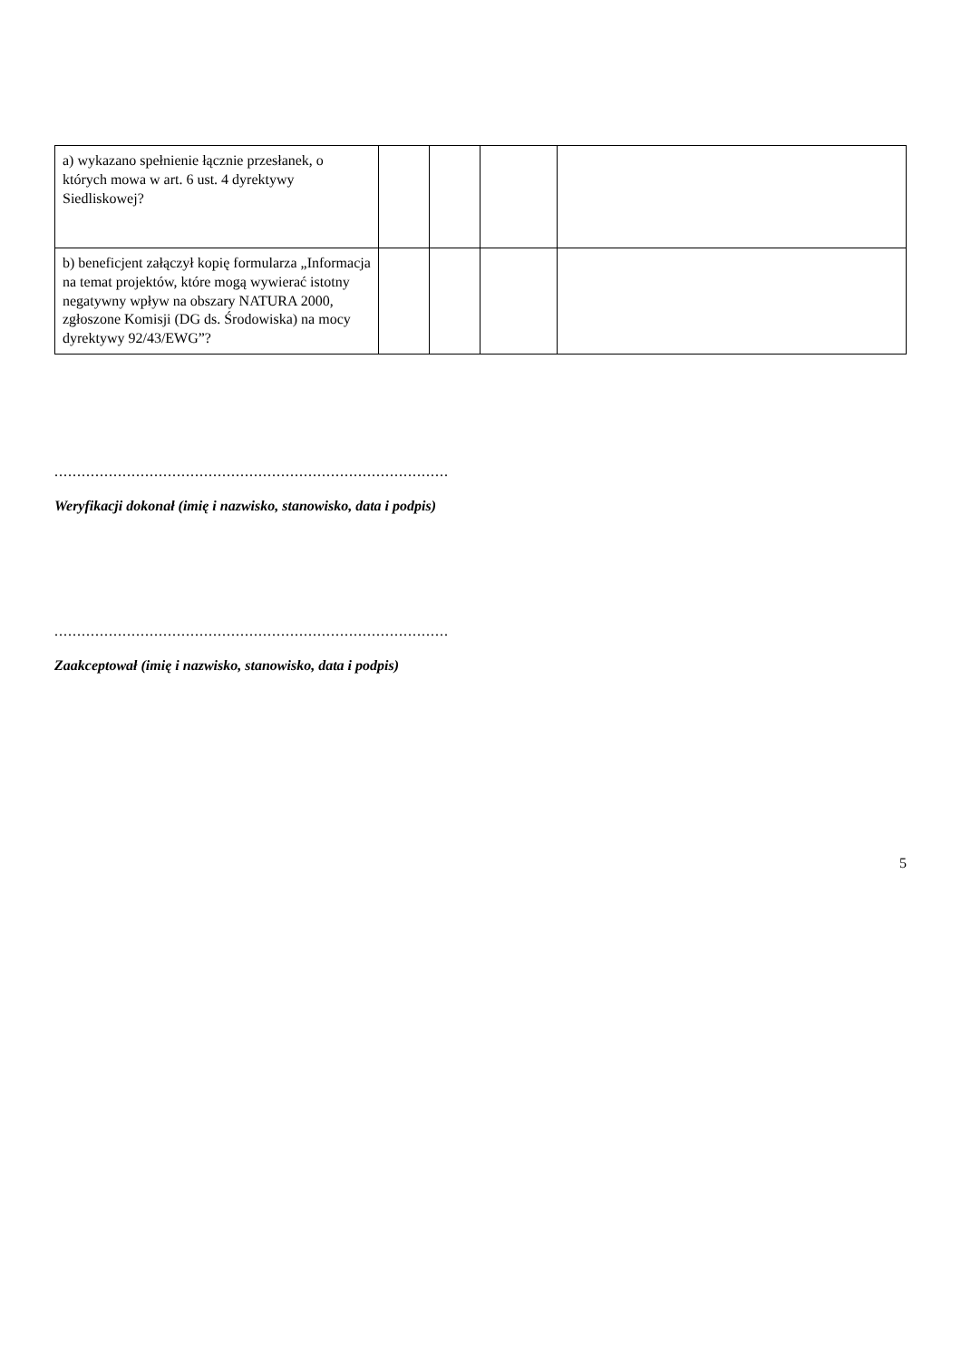| a) wykazano spełnienie łącznie przesłanek, o których mowa w art. 6 ust. 4 dyrektywy Siedliskowej? | | | | |
| b) beneficjent załączył kopię formularza „Informacja na temat projektów, które mogą wywierać istotny negatywny wpływ na obszary NATURA 2000, zgłoszone Komisji (DG ds. Środowiska) na mocy dyrektywy 92/43/EWG”? | | | | |
.......................................................................................
Weryfikacji dokonał (imię i nazwisko, stanowisko, data i podpis)
.......................................................................................
Zaakceptował (imię i nazwisko, stanowisko, data i podpis)
5